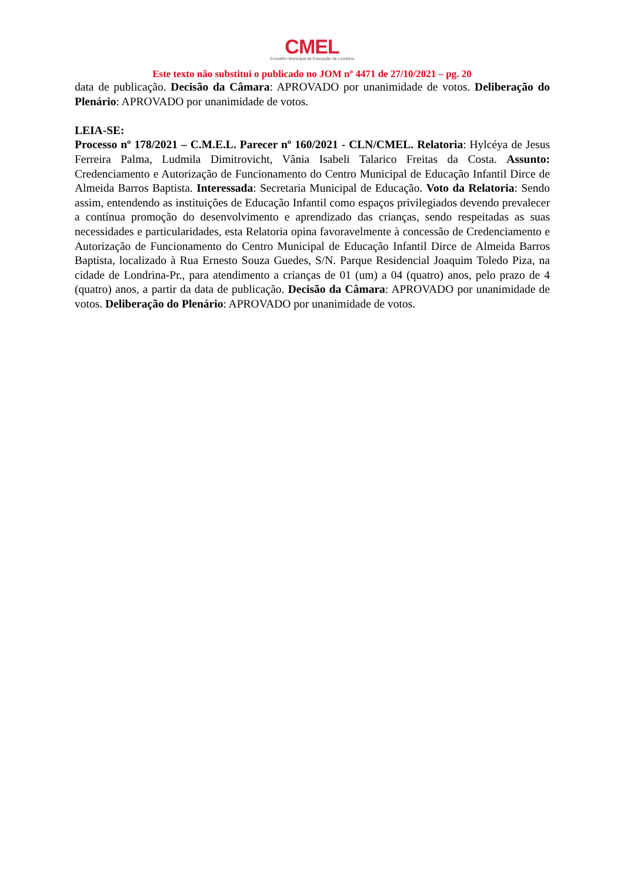CMEL
Conselho Municipal de Educação de Londrina
Este texto não substitui o publicado no JOM nº 4471 de 27/10/2021 – pg. 20
data de publicação. Decisão da Câmara: APROVADO por unanimidade de votos. Deliberação do Plenário: APROVADO por unanimidade de votos.
LEIA-SE:
Processo nº 178/2021 – C.M.E.L. Parecer nº 160/2021 - CLN/CMEL. Relatoria: Hylcéya de Jesus Ferreira Palma, Ludmila Dimitrovicht, Vânia Isabeli Talarico Freitas da Costa. Assunto: Credenciamento e Autorização de Funcionamento do Centro Municipal de Educação Infantil Dirce de Almeida Barros Baptista. Interessada: Secretaria Municipal de Educação. Voto da Relatoria: Sendo assim, entendendo as instituições de Educação Infantil como espaços privilegiados devendo prevalecer a contínua promoção do desenvolvimento e aprendizado das crianças, sendo respeitadas as suas necessidades e particularidades, esta Relatoria opina favoravelmente à concessão de Credenciamento e Autorização de Funcionamento do Centro Municipal de Educação Infantil Dirce de Almeida Barros Baptista, localizado à Rua Ernesto Souza Guedes, S/N. Parque Residencial Joaquim Toledo Piza, na cidade de Londrina-Pr., para atendimento a crianças de 01 (um) a 04 (quatro) anos, pelo prazo de 4 (quatro) anos, a partir da data de publicação. Decisão da Câmara: APROVADO por unanimidade de votos. Deliberação do Plenário: APROVADO por unanimidade de votos.